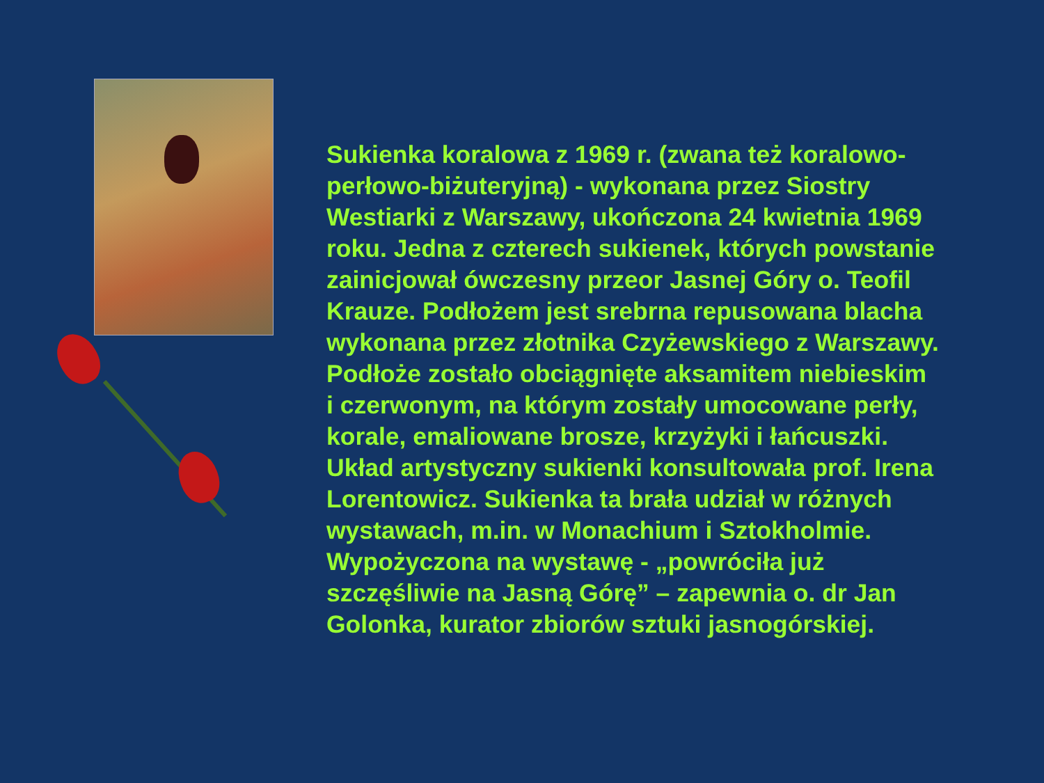Sukienka koralowa z 1969 r. (zwana też koralowo-perłowo-biżuteryjną) - wykonana przez Siostry Westiarki z Warszawy, ukończona 24 kwietnia 1969 roku. Jedna z czterech sukienek, których powstanie zainicjował ówczesny przeor Jasnej Góry o. Teofil Krauze. Podłożem jest srebrna repusowana blacha wykonana przez złotnika Czyżewskiego z Warszawy. Podłoże zostało obciągnięte aksamitem niebieskim i czerwonym, na którym zostały umocowane perły, korale, emaliowane brosze, krzyżyki i łańcuszki. Układ artystyczny sukienki konsultowała prof. Irena Lorentowicz. Sukienka ta brała udział w różnych wystawach, m.in. w Monachium i Sztokholmie. Wypożyczona na wystawę - „powróciła już szczęśliwie na Jasną Górę” – zapewnia o. dr Jan Golonka, kurator zbiorów sztuki jasnogórskiej.